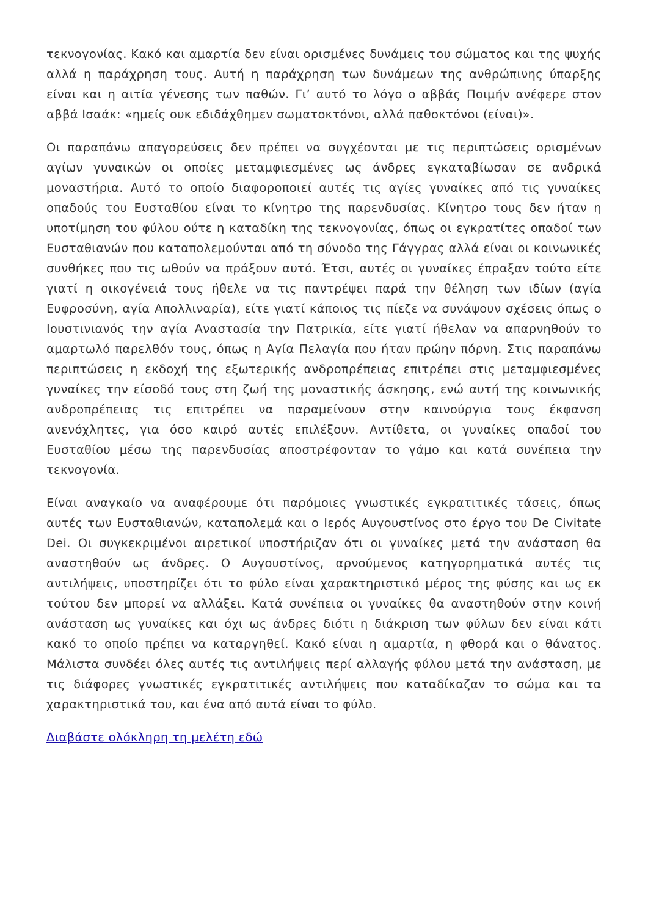τεκνογονίας. Κακό και αμαρτία δεν είναι ορισμένες δυνάμεις του σώματος και της ψυχής αλλά η παράχρηση τους. Αυτή η παράχρηση των δυνάμεων της ανθρώπινης ύπαρξης είναι και η αιτία γένεσης των παθών. Γι’ αυτό το λόγο ο αββάς Ποιμήν ανέφερε στον αββά Ισαάκ: «ημείς ουκ εδιδάχθημεν σωματοκτόνοι, αλλά παθοκτόνοι (είναι)».
Οι παραπάνω απαγορεύσεις δεν πρέπει να συγχέονται με τις περιπτώσεις ορισμένων αγίων γυναικών οι οποίες μεταμφιεσμένες ως άνδρες εγκαταβίωσαν σε ανδρικά μοναστήρια. Αυτό το οποίο διαφοροποιεί αυτές τις αγίες γυναίκες από τις γυναίκες οπαδούς του Ευσταθίου είναι το κίνητρο της παρενδυσίας. Κίνητρο τους δεν ήταν η υποτίμηση του φύλου ούτε η καταδίκη της τεκνογονίας, όπως οι εγκρατίτες οπαδοί των Ευσταθιανών που καταπολεμούνται από τη σύνοδο της Γάγγρας αλλά είναι οι κοινωνικές συνθήκες που τις ωθούν να πράξουν αυτό. Έτσι, αυτές οι γυναίκες έπραξαν τούτο είτε γιατί η οικογένειά τους ήθελε να τις παντρέψει παρά την θέληση των ιδίων (αγία Ευφροσύνη, αγία Απολλιναρία), είτε γιατί κάποιος τις πίεζε να συνάψουν σχέσεις όπως ο Ιουστινιανός την αγία Αναστασία την Πατρικία, είτε γιατί ήθελαν να απαρνηθούν το αμαρτωλό παρελθόν τους, όπως η Αγία Πελαγία που ήταν πρώην πόρνη. Στις παραπάνω περιπτώσεις η εκδοχή της εξωτερικής ανδροπρέπειας επιτρέπει στις μεταμφιεσμένες γυναίκες την είσοδό τους στη ζωή της μοναστικής άσκησης, ενώ αυτή της κοινωνικής ανδροπρέπειας τις επιτρέπει να παραμείνουν στην καινούργια τους έκφανση ανενόχλητες, για όσο καιρό αυτές επιλέξουν. Αντίθετα, οι γυναίκες οπαδοί του Ευσταθίου μέσω της παρενδυσίας αποστρέφονταν το γάμο και κατά συνέπεια την τεκνογονία.
Είναι αναγκαίο να αναφέρουμε ότι παρόμοιες γνωστικές εγκρατιτικές τάσεις, όπως αυτές των Ευσταθιανών, καταπολεμά και ο Ιερός Αυγουστίνος στο έργο του De Civitate Dei. Οι συγκεκριμένοι αιρετικοί υποστήριζαν ότι οι γυναίκες μετά την ανάσταση θα αναστηθούν ως άνδρες. Ο Αυγουστίνος, αρνούμενος κατηγορηματικά αυτές τις αντιλήψεις, υποστηρίζει ότι το φύλο είναι χαρακτηριστικό μέρος της φύσης και ως εκ τούτου δεν μπορεί να αλλάξει. Κατά συνέπεια οι γυναίκες θα αναστηθούν στην κοινή ανάσταση ως γυναίκες και όχι ως άνδρες διότι η διάκριση των φύλων δεν είναι κάτι κακό το οποίο πρέπει να καταργηθεί. Κακό είναι η αμαρτία, η φθορά και ο θάνατος. Μάλιστα συνδέει όλες αυτές τις αντιλήψεις περί αλλαγής φύλου μετά την ανάσταση, με τις διάφορες γνωστικές εγκρατιτικές αντιλήψεις που καταδίκαζαν το σώμα και τα χαρακτηριστικά του, και ένα από αυτά είναι το φύλο.
Διαβάστε ολόκληρη τη μελέτη εδώ